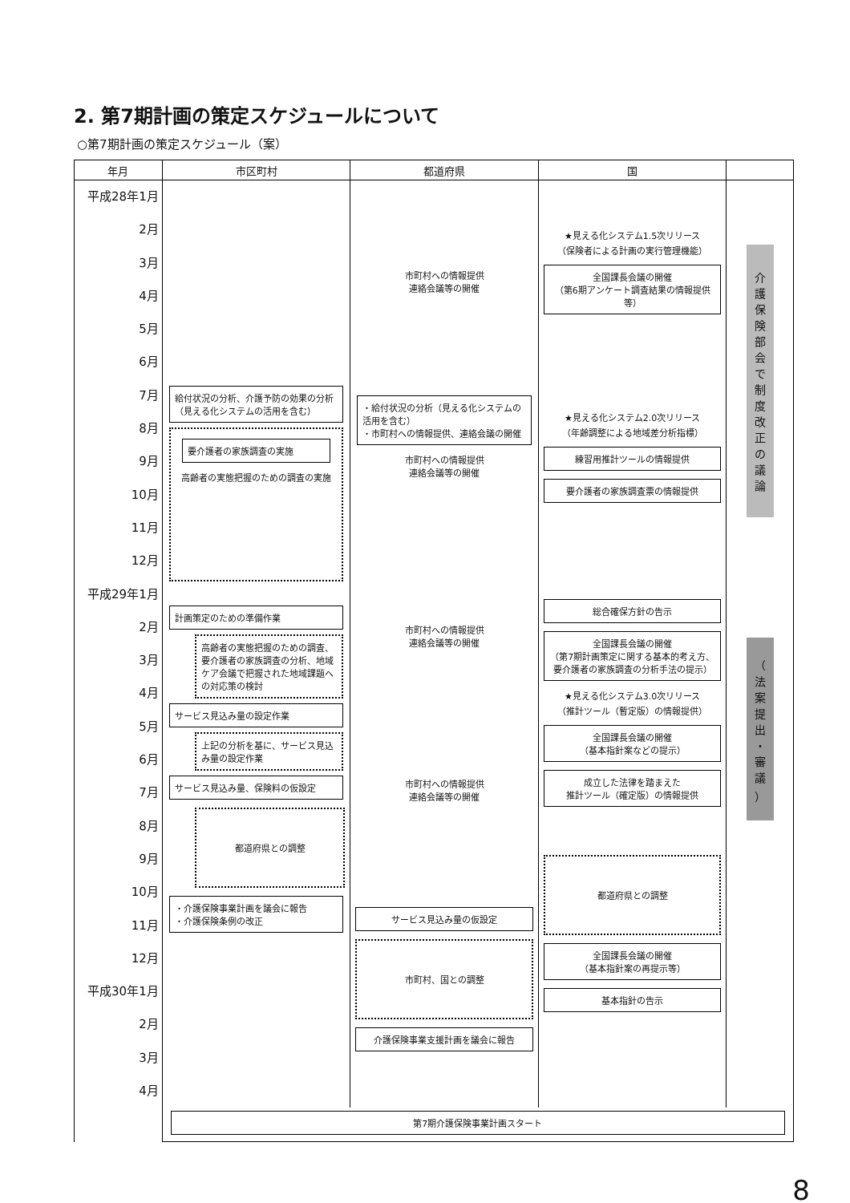2. 第7期計画の策定スケジュールについて
○第7期計画の策定スケジュール（案）
| 年月 | 市区町村 | 都道府県 | 国 | |
| --- | --- | --- | --- | --- |
| 平成28年1月 2月 3月 4月 5月 6月 7月 8月 9月 10月 11月 12月 平成29年1月 2月 3月 4月 5月 6月 7月 8月 9月 10月 11月 12月 平成30年1月 2月 3月 4月 | 給付状況の分析、介護予防の効果の分析（見える化システムの活用を含む） 要介護者の家族調査の実施 高齢者の実態把握のための調査の実施 計画策定のための準備作業 高齢者の実態把握のための調査、要介護者の家族調査の分析、地域ケア会議で把握された地域課題への対応策の検討 サービス見込み量の設定作業 上記の分析を基に、サービス見込み量の設定作業 サービス見込み量、保険料の仮設定 都道府県との調整 ・介護保険事業計画を議会に報告 ・介護保険条例の改正 | 市町村への情報提供 連絡会議等の開催 ・給付状況の分析（見える化システムの活用を含む） ・市町村への情報提供、連絡会議の開催 市町村への情報提供 連絡会議等の開催 市町村への情報提供 連絡会議等の開催 市町村への情報提供 連絡会議等の開催 サービス見込み量の仮設定 市町村、国との調整 介護保険事業支援計画を議会に報告 | ★見える化システム1.5次リリース （保険者による計画の実行管理機能） 全国課長会議の開催 （第6期アンケート調査結果の情報提供等） ★見える化システム2.0次リリース （年齢調整による地域差分析指標） 練習用推計ツールの情報提供 要介護者の家族調査票の情報提供 総合確保方針の告示 全国課長会議の開催 （第7期計画策定に関する基本的考え方、要介護者の家族調査の分析手法の提示） ★見える化システム3.0次リリース （推計ツール（暫定版）の情報提供） 全国課長会議の開催 （基本指針案などの提示） 成立した法律を踏まえた 推計ツール（確定版）の情報提供 都道府県との調整 全国課長会議の開催 （基本指針案の再提示等） 基本指針の告示 | 介 護 保 険 部 会 で 制 度 改 正 の 議 論 （ 法 案 提 出 ・ 審 議 ） |
| | 第7期介護保険事業計画スタート | | | |
8